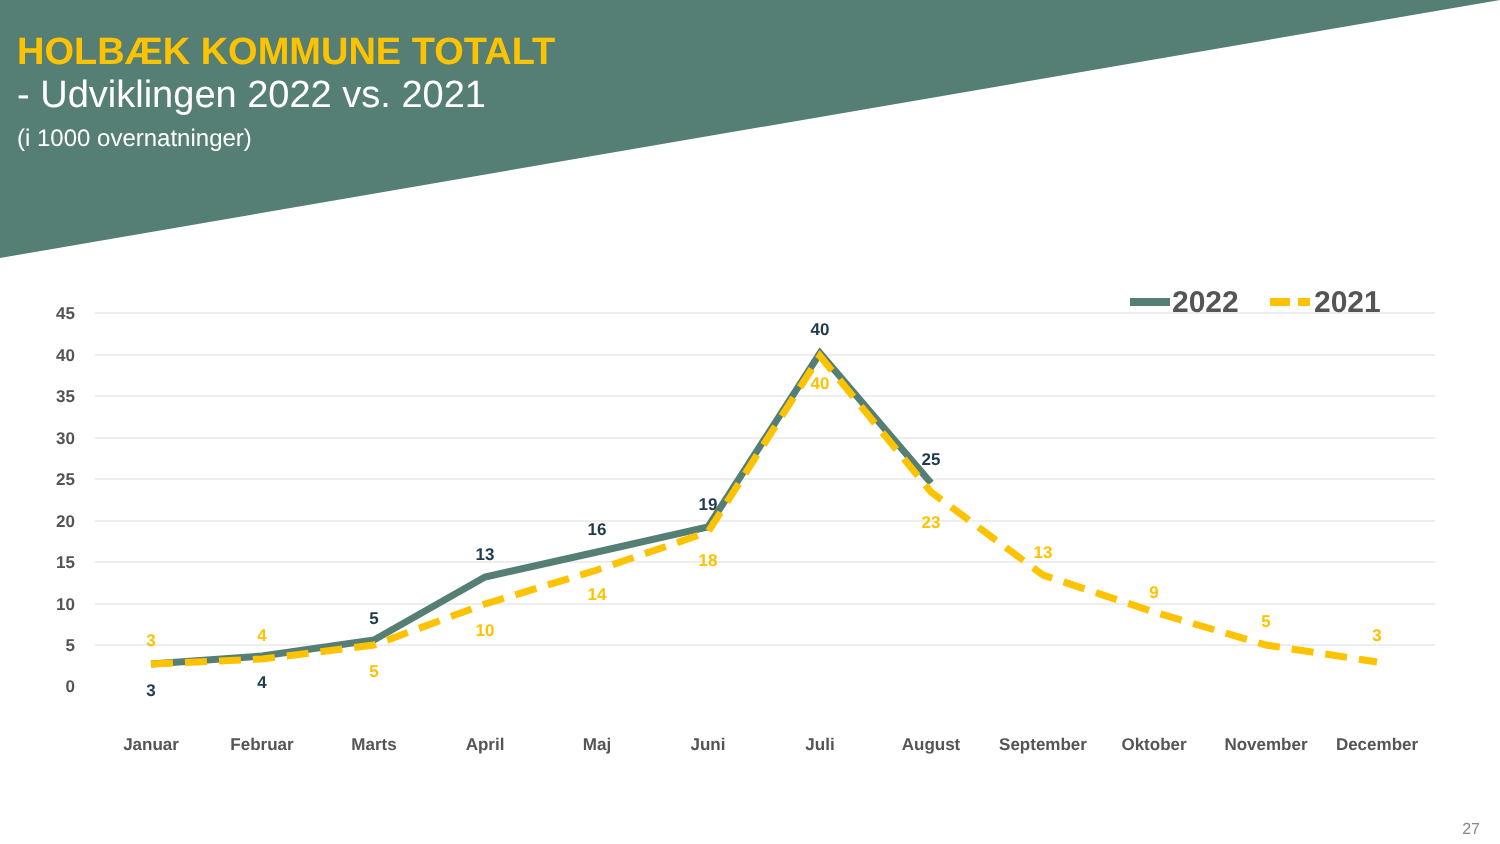HOLBÆK KOMMUNE TOTALT
- Udviklingen 2022 vs. 2021
(i 1000 overnatninger)
45
40
35
30
25
20
15
10
5
0
Januar
Februar
Marts
April
Maj
Juni
Juli
August
September
Oktober
November
December
3
4
5
13
16
19
40
25
3
4
5
10
14
18
40
23
13
9
5
3
2022
2021
27